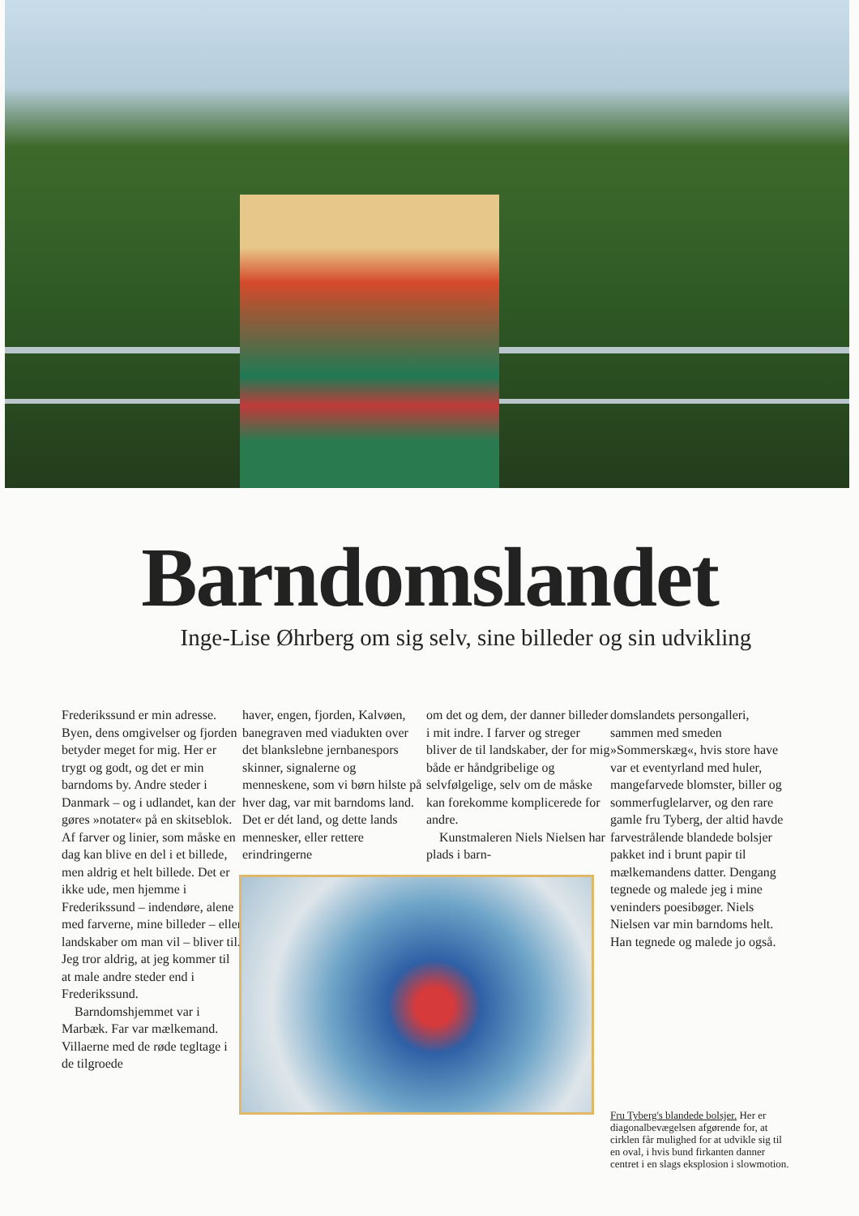Barndomslandet
Inge-Lise Øhrberg om sig selv, sine billeder og sin udvikling
Frederikssund er min adresse. Byen, dens omgivelser og fjorden betyder meget for mig. Her er trygt og godt, og det er min barndoms by. Andre steder i Danmark – og i udlandet, kan der gøres »notater« på en skitseblok. Af farver og linier, som måske en dag kan blive en del i et billede, men aldrig et helt billede. Det er ikke ude, men hjemme i Frederikssund – indendøre, alene med farverne, mine billeder – eller landskaber om man vil – bliver til. Jeg tror aldrig, at jeg kommer til at male andre steder end i Frederikssund.
Barndomshjemmet var i Marbæk. Far var mælkemand. Villaerne med de røde tegltage i de tilgroede
haver, engen, fjorden, Kalvøen, banegraven med viadukten over det blankslebne jernbanespors skinner, signalerne og menneskene, som vi børn hilste på hver dag, var mit barndoms land. Det er dét land, og dette lands mennesker, eller rettere erindringerne
om det og dem, der danner billeder i mit indre. I farver og streger bliver de til landskaber, der for mig både er håndgribelige og selvfølgelige, selv om de måske kan forekomme komplicerede for andre.
Kunstmaleren Niels Nielsen har plads i barn-
domslandets persongalleri, sammen med smeden »Sommerskæg«, hvis store have var et eventyrland med huler, mangefarvede blomster, biller og sommerfuglelarver, og den rare gamle fru Tyberg, der altid havde farvestrålende blandede bolsjer pakket ind i brunt papir til mælkemandens datter. Dengang tegnede og malede jeg i mine veninders poesibøger. Niels Nielsen var min barndoms helt. Han tegnede og malede jo også.
Fru Tyberg's blandede bolsjer. Her er diagonalbevægelsen afgørende for, at cirklen får mulighed for at udvikle sig til en oval, i hvis bund firkanten danner centret i en slags eksplosion i slowmotion.